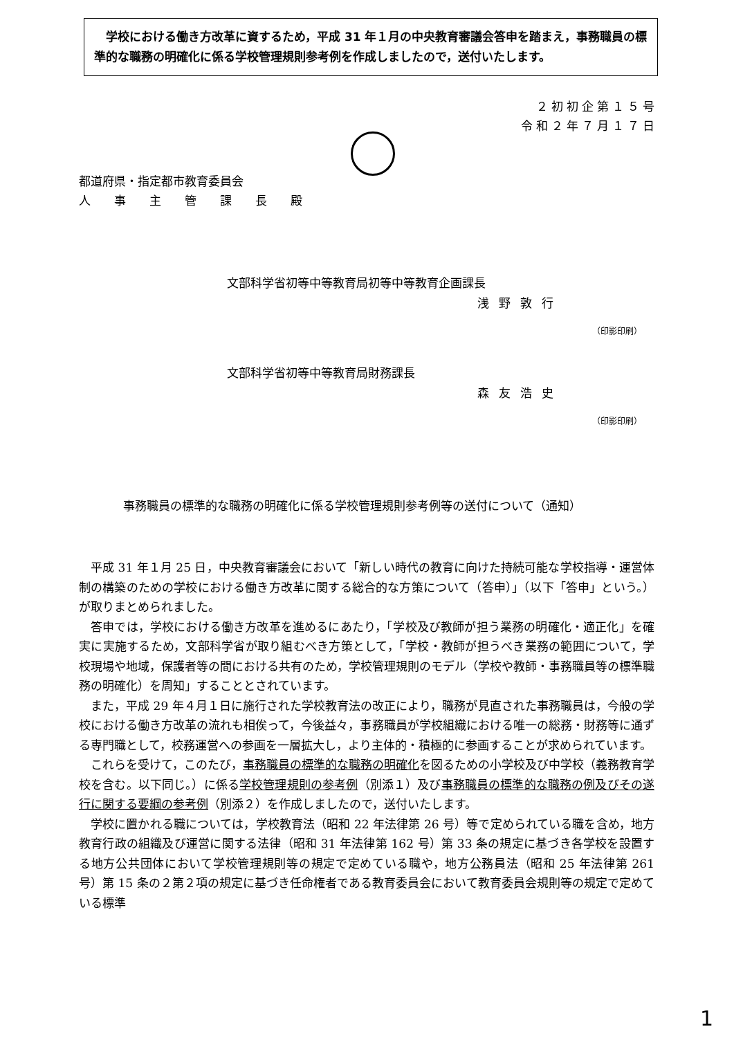学校における働き方改革に資するため，平成 31 年１月の中央教育審議会答申を踏まえ，事務職員の標準的な職務の明確化に係る学校管理規則参考例を作成しましたので，送付いたします。
２初初企第１５号
令和２年７月１７日
都道府県・指定都市教育委員会
人　　事　　主　　管　　課　　長　　殿
文部科学省初等中等教育局初等中等教育企画課長
浅野敦行
（印影印刷）
文部科学省初等中等教育局財務課長
森友浩史
（印影印刷）
事務職員の標準的な職務の明確化に係る学校管理規則参考例等の送付について（通知）
平成 31 年１月 25 日，中央教育審議会において「新しい時代の教育に向けた持続可能な学校指導・運営体制の構築のための学校における働き方改革に関する総合的な方策について（答申）」（以下「答申」という。）が取りまとめられました。
答申では，学校における働き方改革を進めるにあたり，「学校及び教師が担う業務の明確化・適正化」を確実に実施するため，文部科学省が取り組むべき方策として，「学校・教師が担うべき業務の範囲について，学校現場や地域，保護者等の間における共有のため，学校管理規則のモデル（学校や教師・事務職員等の標準職務の明確化）を周知」することとされています。
また，平成 29 年４月１日に施行された学校教育法の改正により，職務が見直された事務職員は，今般の学校における働き方改革の流れも相俟って，今後益々，事務職員が学校組織における唯一の総務・財務等に通ずる専門職として，校務運営への参画を一層拡大し，より主体的・積極的に参画することが求められています。
これらを受けて，このたび，事務職員の標準的な職務の明確化を図るための小学校及び中学校（義務教育学校を含む。以下同じ。）に係る学校管理規則の参考例（別添１）及び事務職員の標準的な職務の例及びその遂行に関する要綱の参考例（別添２）を作成しましたので，送付いたします。
学校に置かれる職については，学校教育法（昭和 22 年法律第 26 号）等で定められている職を含め，地方教育行政の組織及び運営に関する法律（昭和 31 年法律第 162 号）第 33 条の規定に基づき各学校を設置する地方公共団体において学校管理規則等の規定で定めている職や，地方公務員法（昭和 25 年法律第 261 号）第 15 条の２第２項の規定に基づき任命権者である教育委員会において教育委員会規則等の規定で定めている標準
1